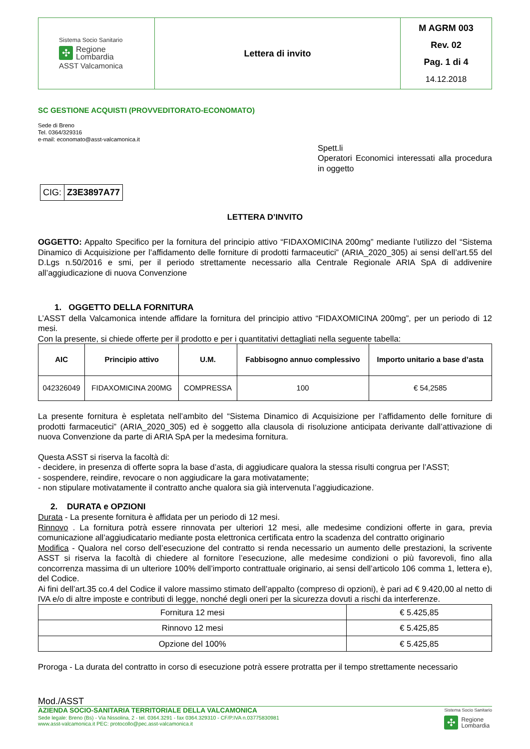| Sistema Socio Sanitario ✣ Regione Lombardia ASST Valcamonica | Lettera di invito | M AGRM 003 Rev. 02 Pag. 1 di 4 14.12.2018 |
SC GESTIONE ACQUISTI (PROVVEDITORATO-ECONOMATO)
Sede di Breno
Tel. 0364/329316
e-mail: economato@asst-valcamonica.it
Spett.li
Operatori Economici interessati alla procedura in oggetto
| CIG: | Z3E3897A77 |
LETTERA D’INVITO
OGGETTO: Appalto Specifico per la fornitura del principio attivo “FIDAXOMICINA 200mg” mediante l’utilizzo del “Sistema Dinamico di Acquisizione per l’affidamento delle forniture di prodotti farmaceutici” (ARIA_2020_305) ai sensi dell’art.55 del D.Lgs n.50/2016 e smi, per il periodo strettamente necessario alla Centrale Regionale ARIA SpA di addivenire all’aggiudicazione di nuova Convenzione
1. OGGETTO DELLA FORNITURA
L’ASST della Valcamonica intende affidare la fornitura del principio attivo “FIDAXOMICINA 200mg”, per un periodo di 12 mesi.
Con la presente, si chiede offerte per il prodotto e per i quantitativi dettagliati nella seguente tabella:
| AIC | Principio attivo | U.M. | Fabbisogno annuo complessivo | Importo unitario a base d’asta |
| --- | --- | --- | --- | --- |
| 042326049 | FIDAXOMICINA 200MG | COMPRESSA | 100 | € 54,2585 |
La presente fornitura è espletata nell’ambito del “Sistema Dinamico di Acquisizione per l’affidamento delle forniture di prodotti farmaceutici” (ARIA_2020_305) ed è soggetto alla clausola di risoluzione anticipata derivante dall’attivazione di nuova Convenzione da parte di ARIA SpA per la medesima fornitura.
Questa ASST si riserva la facoltà di:
- decidere, in presenza di offerte sopra la base d’asta, di aggiudicare qualora la stessa risulti congrua per l’ASST;
- sospendere, reindire, revocare o non aggiudicare la gara motivatamente;
- non stipulare motivatamente il contratto anche qualora sia già intervenuta l’aggiudicazione.
2. DURATA e OPZIONI
Durata - La presente fornitura è affidata per un periodo di 12 mesi.
Rinnovo . La fornitura potrà essere rinnovata per ulteriori 12 mesi, alle medesime condizioni offerte in gara, previa comunicazione all’aggiudicatario mediante posta elettronica certificata entro la scadenza del contratto originario
Modifica - Qualora nel corso dell’esecuzione del contratto si renda necessario un aumento delle prestazioni, la scrivente ASST si riserva la facoltà di chiedere al fornitore l’esecuzione, alle medesime condizioni o più favorevoli, fino alla concorrenza massima di un ulteriore 100% dell’importo contrattuale originario, ai sensi dell’articolo 106 comma 1, lettera e), del Codice.
Ai fini dell’art.35 co.4 del Codice il valore massimo stimato dell’appalto (compreso di opzioni), è pari ad € 9.420,00 al netto di IVA e/o di altre imposte e contributi di legge, nonché degli oneri per la sicurezza dovuti a rischi da interferenze.
| Fornitura 12 mesi | € 5.425,85 |
| Rinnovo 12 mesi | € 5.425,85 |
| Opzione del 100% | € 5.425,85 |
Proroga - La durata del contratto in corso di esecuzione potrà essere protratta per il tempo strettamente necessario
Mod./ASST
AZIENDA SOCIO-SANITARIA TERRITORIALE DELLA VALCAMONICA
Sede legale: Breno (Bs) - Via Nissolina, 2 - tel. 0364.3291 - fax 0364.329310 - CF/P.IVA n.03775830981
www.asst-valcamonica.it PEC: protocollo@pec.asst-valcamonica.it
Sistema Socio Sanitario
✣ Regione
Lombardia